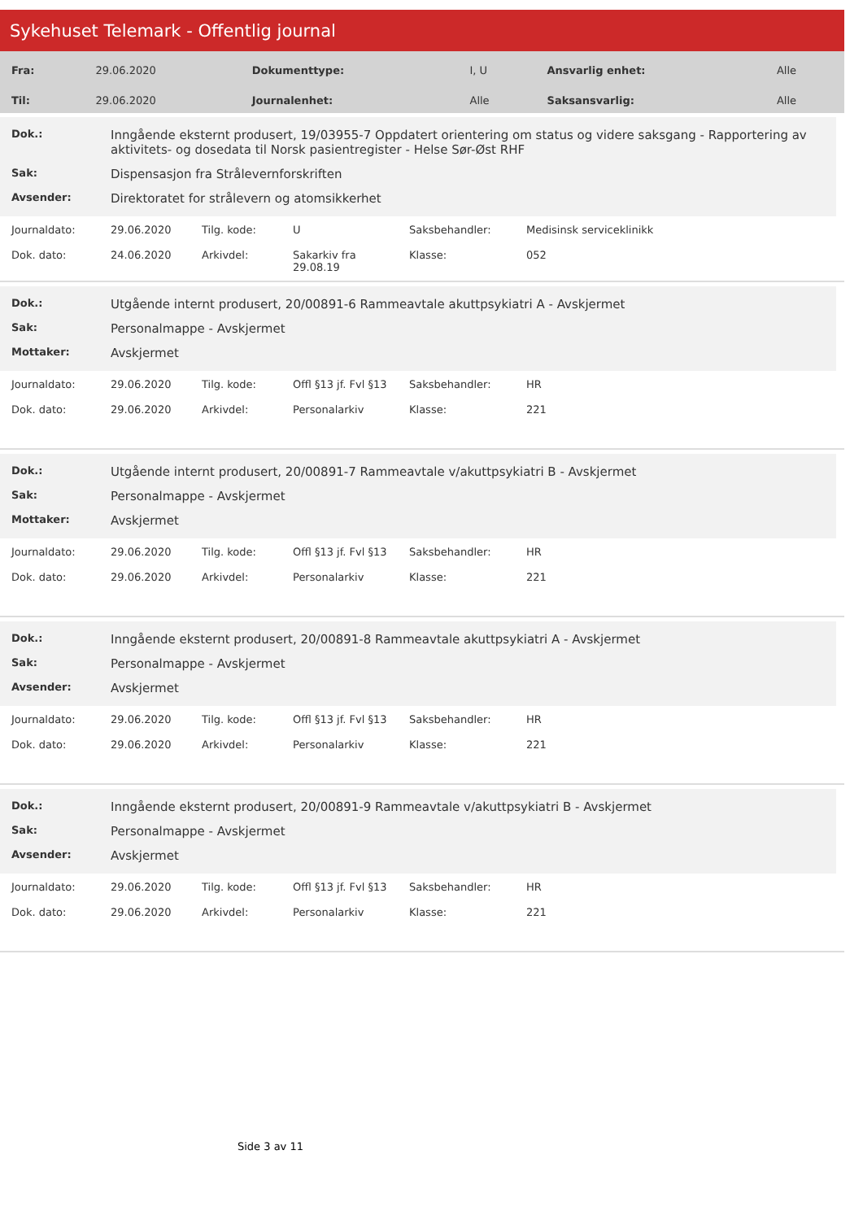Sykehuset Telemark - Offentlig journal
| Fra: | 29.06.2020 | Dokumenttype: | I, U | Ansvarlig enhet: | Alle |
| Til: | 29.06.2020 | Journalenhet: | Alle | Saksansvarlig: | Alle |
| Dok.: | Inngående eksternt produsert, 19/03955-7 Oppdatert orientering om status og videre saksgang - Rapportering av aktivitets- og dosedata til Norsk pasientregister - Helse Sør-Øst RHF |
| Sak: | Dispensasjon fra Strålevernforskriften |
| Avsender: | Direktoratet for strålevern og atomsikkerhet |
| Journaldato: | 29.06.2020 | Tilg. kode: | U | Saksbehandler: | Medisinsk serviceklinikk |
| Dok. dato: | 24.06.2020 | Arkivdel: | Sakarkiv fra 29.08.19 | Klasse: | 052 |
| Dok.: | Utgående internt produsert, 20/00891-6 Rammeavtale akuttpsykiatri A - Avskjermet |
| Sak: | Personalmappe - Avskjermet |
| Mottaker: | Avskjermet |
| Journaldato: | 29.06.2020 | Tilg. kode: | Offl §13 jf. Fvl §13 | Saksbehandler: | HR |
| Dok. dato: | 29.06.2020 | Arkivdel: | Personalarkiv | Klasse: | 221 |
| Dok.: | Utgående internt produsert, 20/00891-7 Rammeavtale v/akuttpsykiatri B - Avskjermet |
| Sak: | Personalmappe - Avskjermet |
| Mottaker: | Avskjermet |
| Journaldato: | 29.06.2020 | Tilg. kode: | Offl §13 jf. Fvl §13 | Saksbehandler: | HR |
| Dok. dato: | 29.06.2020 | Arkivdel: | Personalarkiv | Klasse: | 221 |
| Dok.: | Inngående eksternt produsert, 20/00891-8 Rammeavtale akuttpsykiatri A - Avskjermet |
| Sak: | Personalmappe - Avskjermet |
| Avsender: | Avskjermet |
| Journaldato: | 29.06.2020 | Tilg. kode: | Offl §13 jf. Fvl §13 | Saksbehandler: | HR |
| Dok. dato: | 29.06.2020 | Arkivdel: | Personalarkiv | Klasse: | 221 |
| Dok.: | Inngående eksternt produsert, 20/00891-9 Rammeavtale v/akuttpsykiatri B - Avskjermet |
| Sak: | Personalmappe - Avskjermet |
| Avsender: | Avskjermet |
| Journaldato: | 29.06.2020 | Tilg. kode: | Offl §13 jf. Fvl §13 | Saksbehandler: | HR |
| Dok. dato: | 29.06.2020 | Arkivdel: | Personalarkiv | Klasse: | 221 |
Side 3 av 11